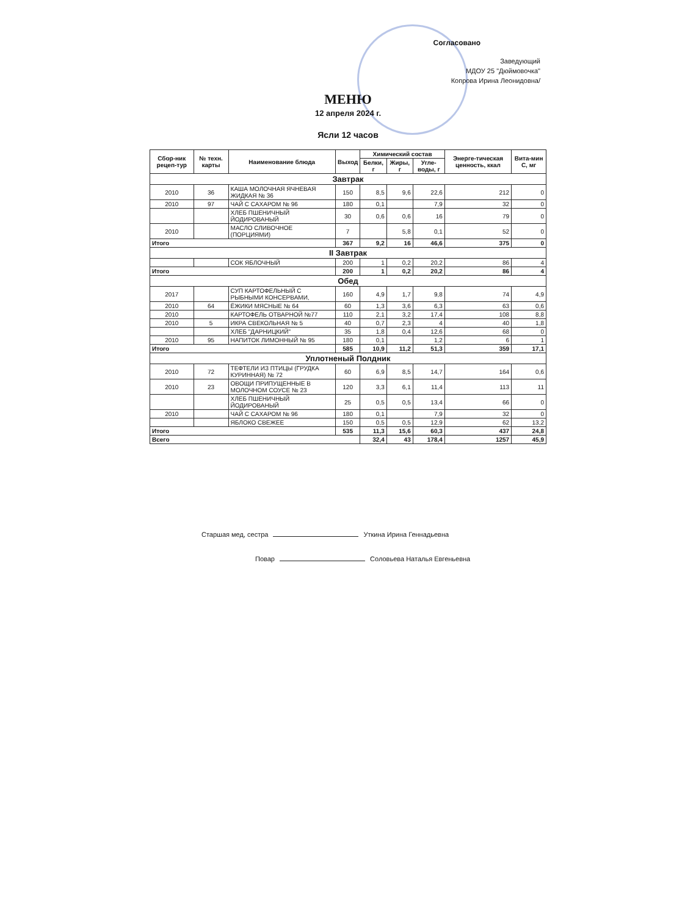Согласовано
Заведующий
МДОУ 25 "Дюймовочка"
Копрова Ирина Леонидовна/
МЕНЮ
12 апреля 2024 г.
Ясли 12 часов
| Сбор-ник рецеп-тур | № техн. карты | Наименование блюда | Выход | Химический состав | | | Энерге-тическая ценность, ккал | Вита-мин С, мг |
| --- | --- | --- | --- | --- | --- | --- | --- | --- |
| | | | | Белки, г | Жиры, г | Угле-воды, г | | |
| Завтрак | | | | | | | | |
| 2010 | 36 | КАША МОЛОЧНАЯ ЯЧНЕВАЯ ЖИДКАЯ № 36 | 150 | 8,5 | 9,6 | 22,6 | 212 | 0 |
| 2010 | 97 | ЧАЙ С САХАРОМ № 96 | 180 | 0,1 | | 7,9 | 32 | 0 |
| | | ХЛЕБ ПШЕНИЧНЫЙ ЙОДИРОВАНЫЙ | 30 | 0,6 | 0,6 | 16 | 79 | 0 |
| 2010 | | МАСЛО СЛИВОЧНОЕ (ПОРЦИЯМИ) | 7 | | 5,8 | 0,1 | 52 | 0 |
| Итого | | | 367 | 9,2 | 16 | 46,6 | 375 | 0 |
| II Завтрак | | | | | | | | |
| | | СОК ЯБЛОЧНЫЙ | 200 | 1 | 0,2 | 20,2 | 86 | 4 |
| Итого | | | 200 | 1 | 0,2 | 20,2 | 86 | 4 |
| Обед | | | | | | | | |
| 2017 | | СУП КАРТОФЕЛЬНЫЙ С РЫБНЫМИ КОНСЕРВАМИ, | 160 | 4,9 | 1,7 | 9,8 | 74 | 4,9 |
| 2010 | 64 | ЁЖИКИ МЯСНЫЕ № 64 | 60 | 1,3 | 3,6 | 6,3 | 63 | 0,6 |
| 2010 | | КАРТОФЕЛЬ ОТВАРНОЙ №77 | 110 | 2,1 | 3,2 | 17,4 | 108 | 8,8 |
| 2010 | 5 | ИКРА СВЕКОЛЬНАЯ № 5 | 40 | 0,7 | 2,3 | 4 | 40 | 1,8 |
| | | ХЛЕБ "ДАРНИЦКИЙ" | 35 | 1,8 | 0,4 | 12,6 | 68 | 0 |
| 2010 | 95 | НАПИТОК ЛИМОННЫЙ № 95 | 180 | 0,1 | | 1,2 | 6 | 1 |
| Итого | | | 585 | 10,9 | 11,2 | 51,3 | 359 | 17,1 |
| Уплотненый Полдник | | | | | | | | |
| 2010 | 72 | ТЕФТЕЛИ ИЗ ПТИЦЫ (ГРУДКА КУРИННАЯ) № 72 | 60 | 6,9 | 8,5 | 14,7 | 164 | 0,6 |
| 2010 | 23 | ОВОЩИ ПРИПУЩЕННЫЕ В МОЛОЧНОМ СОУСЕ № 23 | 120 | 3,3 | 6,1 | 11,4 | 113 | 11 |
| | | ХЛЕБ ПШЕНИЧНЫЙ ЙОДИРОВАНЫЙ | 25 | 0,5 | 0,5 | 13,4 | 66 | 0 |
| 2010 | | ЧАЙ С САХАРОМ № 96 | 180 | 0,1 | | 7,9 | 32 | 0 |
| | | ЯБЛОКО СВЕЖЕЕ | 150 | 0,5 | 0,5 | 12,9 | 62 | 13,2 |
| Итого | | | 535 | 11,3 | 15,6 | 60,3 | 437 | 24,8 |
| Всего | | | | 32,4 | 43 | 178,4 | 1257 | 45,9 |
Старшая мед, сестра Уткина Ирина Геннадьевна
Повар Соловьева Наталья Евгеньевна